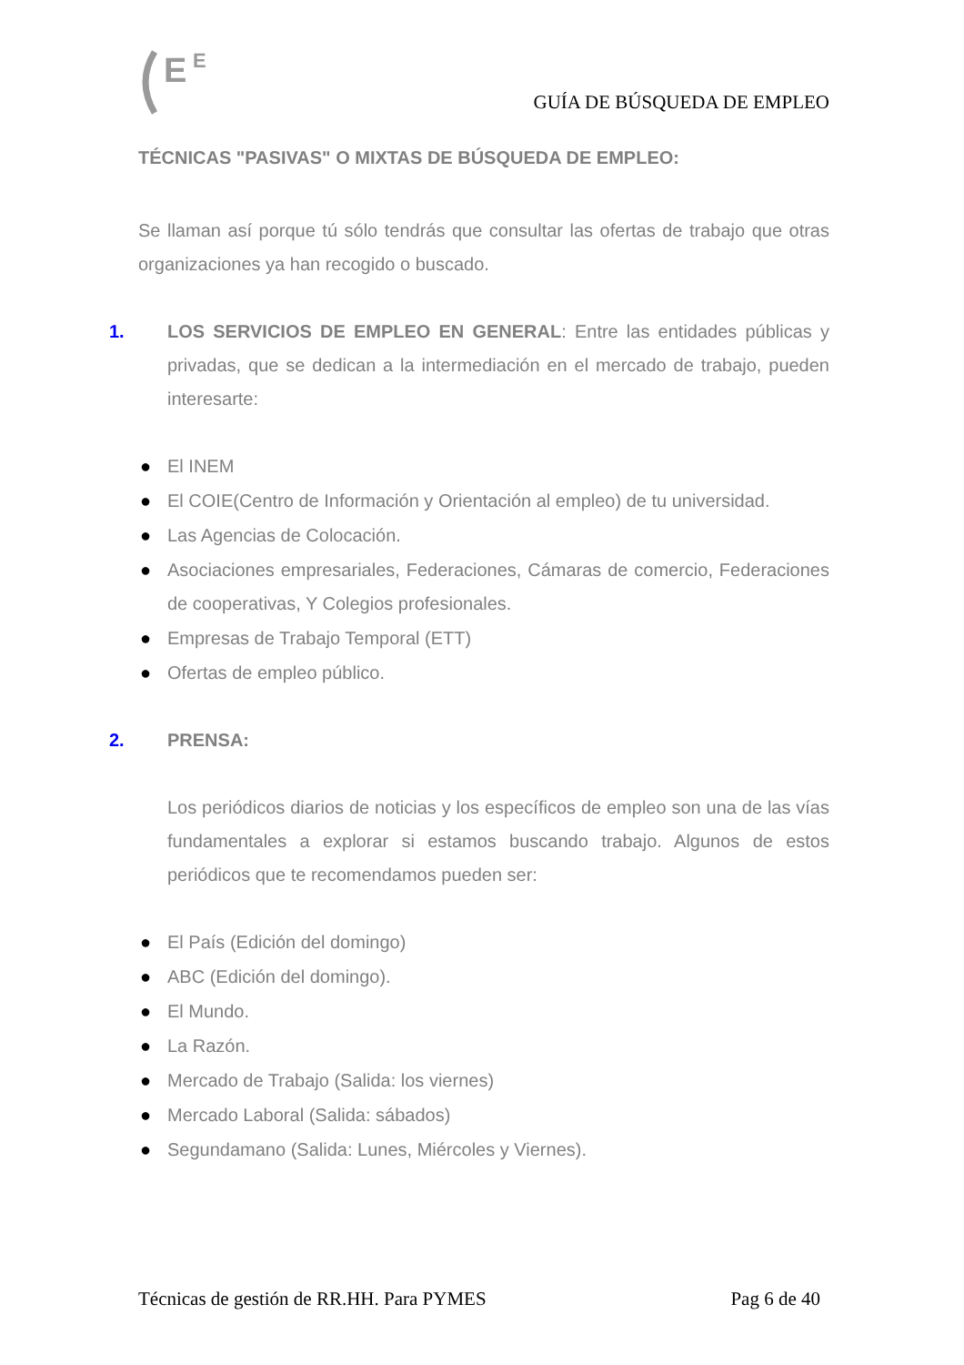E
E
GUÍA DE BÚSQUEDA DE EMPLEO
TÉCNICAS "PASIVAS" O MIXTAS DE BÚSQUEDA DE EMPLEO:
Se llaman así porque tú sólo tendrás que consultar las ofertas de trabajo que otras organizaciones ya han recogido o buscado.
1. LOS SERVICIOS DE EMPLEO EN GENERAL: Entre las entidades públicas y privadas, que se dedican a la intermediación en el mercado de trabajo, pueden interesarte:
● El INEM
● El COIE(Centro de Información y Orientación al empleo) de tu universidad.
● Las Agencias de Colocación.
● Asociaciones empresariales, Federaciones, Cámaras de comercio, Federaciones de cooperativas, Y Colegios profesionales.
● Empresas de Trabajo Temporal (ETT)
● Ofertas de empleo público.
2. PRENSA:
Los periódicos diarios de noticias y los específicos de empleo son una de las vías fundamentales a explorar si estamos buscando trabajo. Algunos de estos periódicos que te recomendamos pueden ser:
● El País (Edición del domingo)
● ABC (Edición del domingo).
● El Mundo.
● La Razón.
● Mercado de Trabajo (Salida: los viernes)
● Mercado Laboral (Salida: sábados)
● Segundamano (Salida: Lunes, Miércoles y Viernes).
Técnicas de gestión de RR.HH. Para PYMES Pag 6 de 40